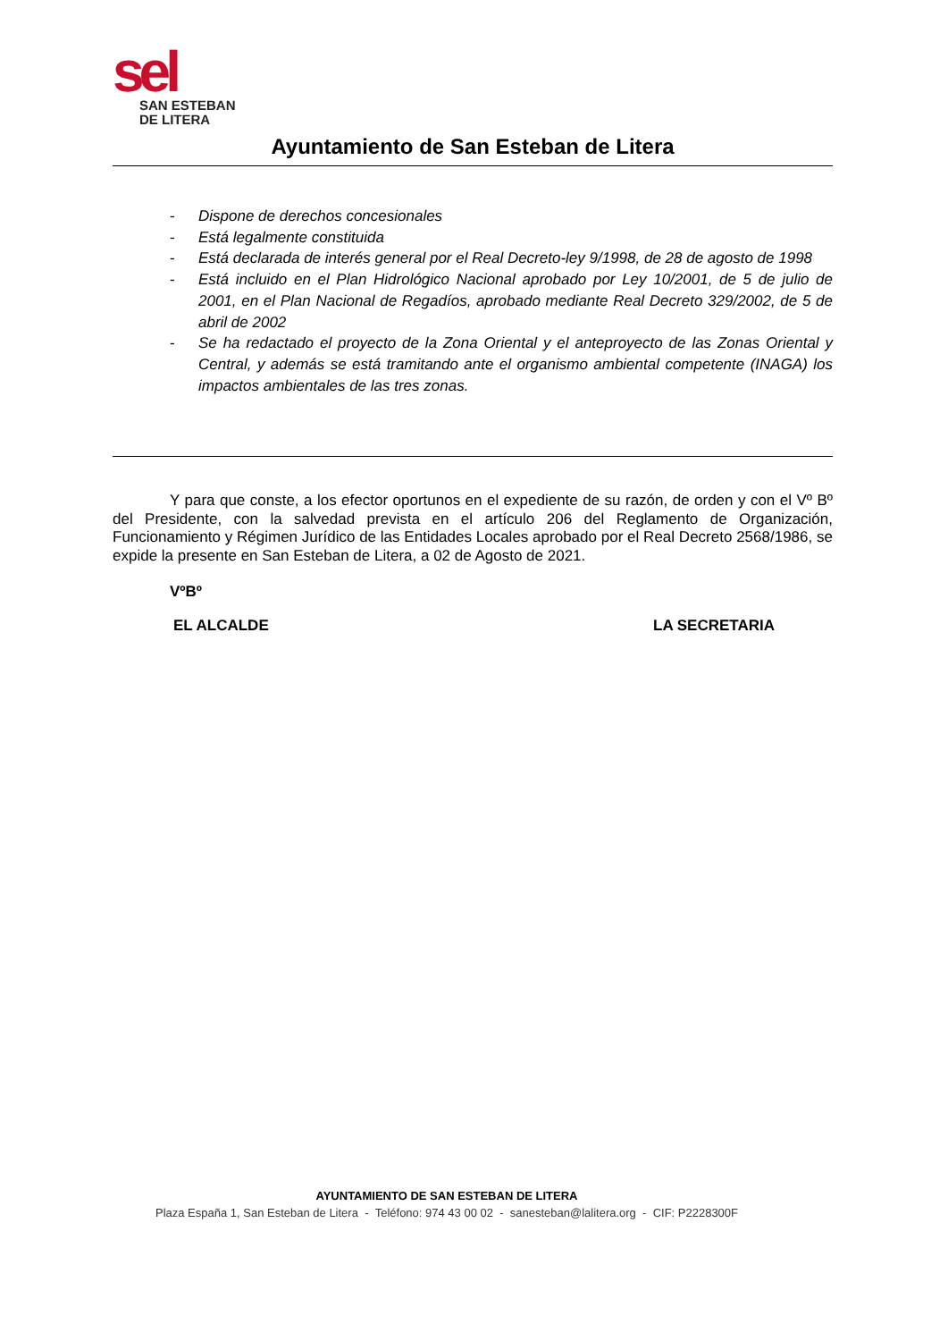sel
SAN ESTEBAN
DE LITERA
Ayuntamiento de San Esteban de Litera
- Dispone de derechos concesionales
- Está legalmente constituida
- Está declarada de interés general por el Real Decreto-ley 9/1998, de 28 de agosto de 1998
- Está incluido en el Plan Hidrológico Nacional aprobado por Ley 10/2001, de 5 de julio de 2001, en el Plan Nacional de Regadíos, aprobado mediante Real Decreto 329/2002, de 5 de abril de 2002
- Se ha redactado el proyecto de la Zona Oriental y el anteproyecto de las Zonas Oriental y Central, y además se está tramitando ante el organismo ambiental competente (INAGA) los impactos ambientales de las tres zonas.
Y para que conste, a los efector oportunos en el expediente de su razón, de orden y con el Vº Bº del Presidente, con la salvedad prevista en el artículo 206 del Reglamento de Organización, Funcionamiento y Régimen Jurídico de las Entidades Locales aprobado por el Real Decreto 2568/1986, se expide la presente en San Esteban de Litera, a 02 de Agosto de 2021.
VºBº
EL ALCALDE LA SECRETARIA
AYUNTAMIENTO DE SAN ESTEBAN DE LITERA
Plaza España 1, San Esteban de Litera - Teléfono: 974 43 00 02 - sanesteban@lalitera.org - CIF: P2228300F